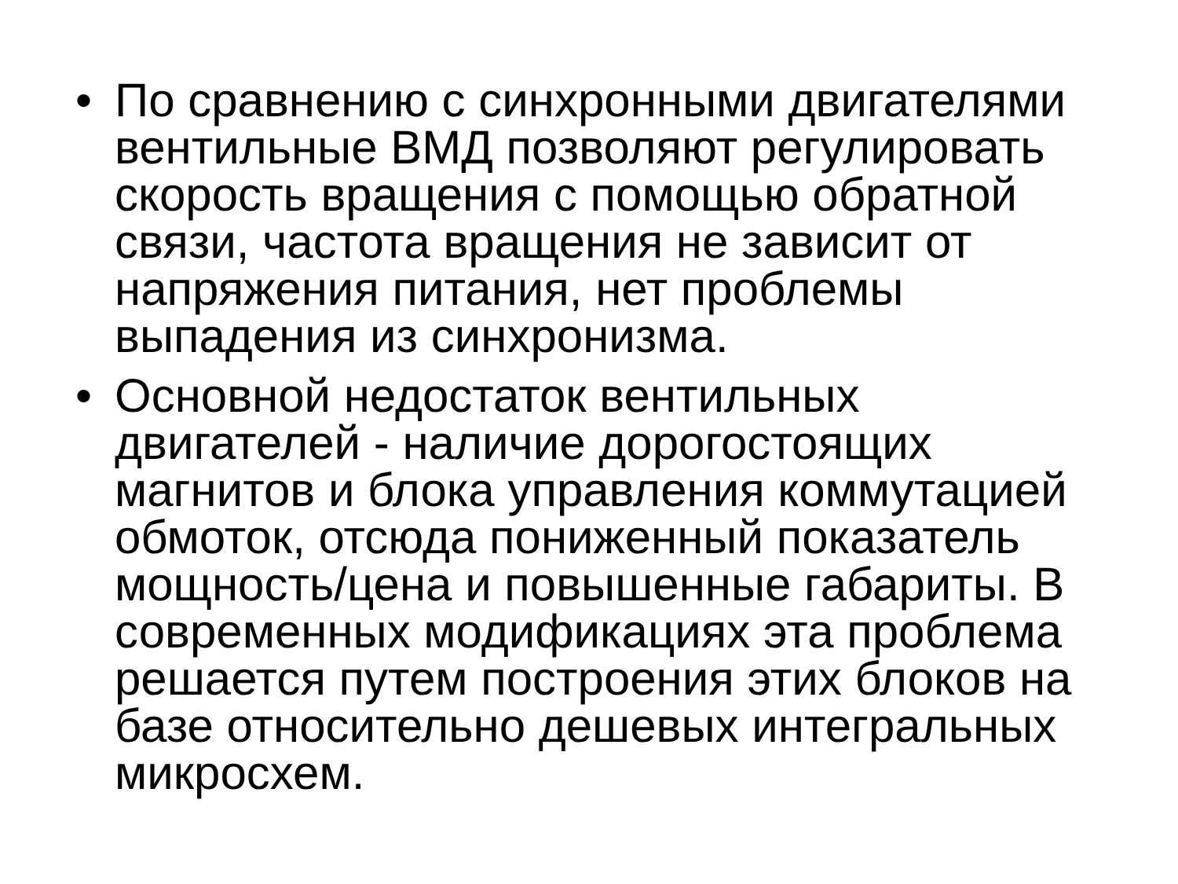• По сравнению с синхронными двигателями вентильные ВМД позволяют регулировать скорость вращения с помощью обратной связи, частота вращения не зависит от напряжения питания, нет проблемы выпадения из синхронизма.
• Основной недостаток вентильных двигателей - наличие дорогостоящих магнитов и блока управления коммутацией обмоток, отсюда пониженный показатель мощность/цена и повышенные габариты. В современных модификациях эта проблема решается путем построения этих блоков на базе относительно дешевых интегральных микросхем.